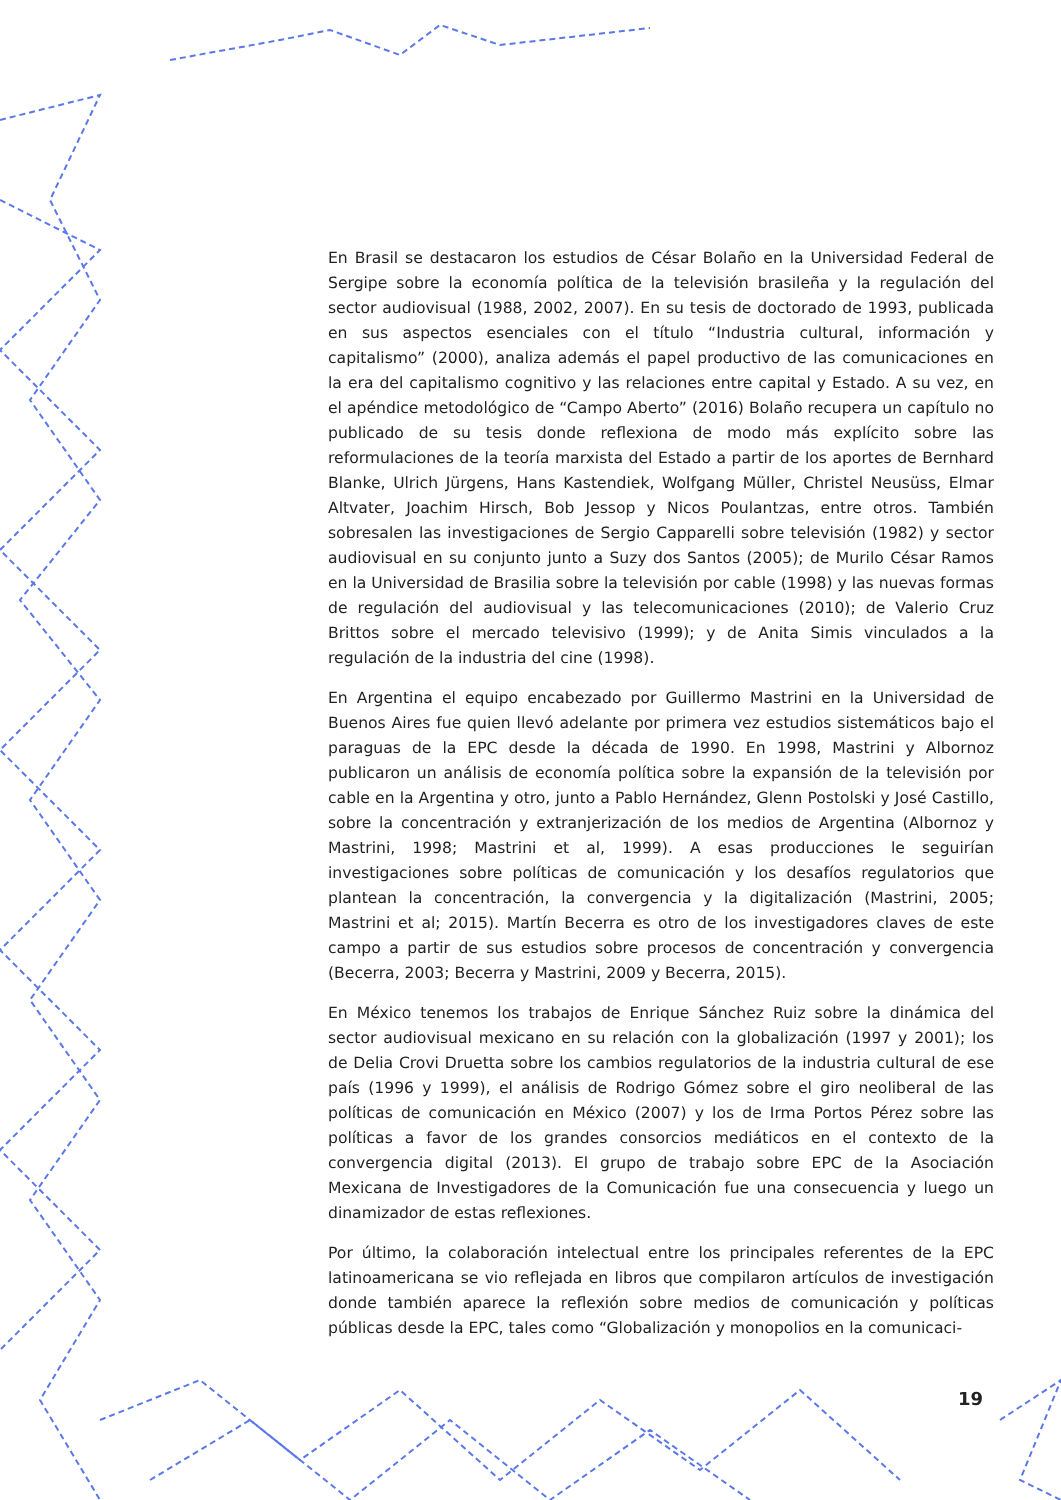En Brasil se destacaron los estudios de César Bolaño en la Universidad Federal de Sergipe sobre la economía política de la televisión brasileña y la regulación del sector audiovisual (1988, 2002, 2007). En su tesis de doctorado de 1993, publicada en sus aspectos esenciales con el título “Industria cultural, información y capitalismo” (2000), analiza además el papel productivo de las comunicaciones en la era del capitalismo cognitivo y las relaciones entre capital y Estado. A su vez, en el apéndice metodológico de “Campo Aberto” (2016) Bolaño recupera un capítulo no publicado de su tesis donde reflexiona de modo más explícito sobre las reformulaciones de la teoría marxista del Estado a partir de los aportes de Bernhard Blanke, Ulrich Jürgens, Hans Kastendiek, Wolfgang Müller, Christel Neusüss, Elmar Altvater, Joachim Hirsch, Bob Jessop y Nicos Poulantzas, entre otros. También sobresalen las investigaciones de Sergio Capparelli sobre televisión (1982) y sector audiovisual en su conjunto junto a Suzy dos Santos (2005); de Murilo César Ramos en la Universidad de Brasilia sobre la televisión por cable (1998) y las nuevas formas de regulación del audiovisual y las telecomunicaciones (2010); de Valerio Cruz Brittos sobre el mercado televisivo (1999); y de Anita Simis vinculados a la regulación de la industria del cine (1998).
En Argentina el equipo encabezado por Guillermo Mastrini en la Universidad de Buenos Aires fue quien llevó adelante por primera vez estudios sistemáticos bajo el paraguas de la EPC desde la década de 1990. En 1998, Mastrini y Albornoz publicaron un análisis de economía política sobre la expansión de la televisión por cable en la Argentina y otro, junto a Pablo Hernández, Glenn Postolski y José Castillo, sobre la concentración y extranjerización de los medios de Argentina (Albornoz y Mastrini, 1998; Mastrini et al, 1999). A esas producciones le seguirían investigaciones sobre políticas de comunicación y los desafíos regulatorios que plantean la concentración, la convergencia y la digitalización (Mastrini, 2005; Mastrini et al; 2015). Martín Becerra es otro de los investigadores claves de este campo a partir de sus estudios sobre procesos de concentración y convergencia (Becerra, 2003; Becerra y Mastrini, 2009 y Becerra, 2015).
En México tenemos los trabajos de Enrique Sánchez Ruiz sobre la dinámica del sector audiovisual mexicano en su relación con la globalización (1997 y 2001); los de Delia Crovi Druetta sobre los cambios regulatorios de la industria cultural de ese país (1996 y 1999), el análisis de Rodrigo Gómez sobre el giro neoliberal de las políticas de comunicación en México (2007) y los de Irma Portos Pérez sobre las políticas a favor de los grandes consorcios mediáticos en el contexto de la convergencia digital (2013). El grupo de trabajo sobre EPC de la Asociación Mexicana de Investigadores de la Comunicación fue una consecuencia y luego un dinamizador de estas reflexiones.
Por último, la colaboración intelectual entre los principales referentes de la EPC latinoamericana se vio reflejada en libros que compilaron artículos de investigación donde también aparece la reflexión sobre medios de comunicación y políticas públicas desde la EPC, tales como “Globalización y monopolios en la comunicaci-
19